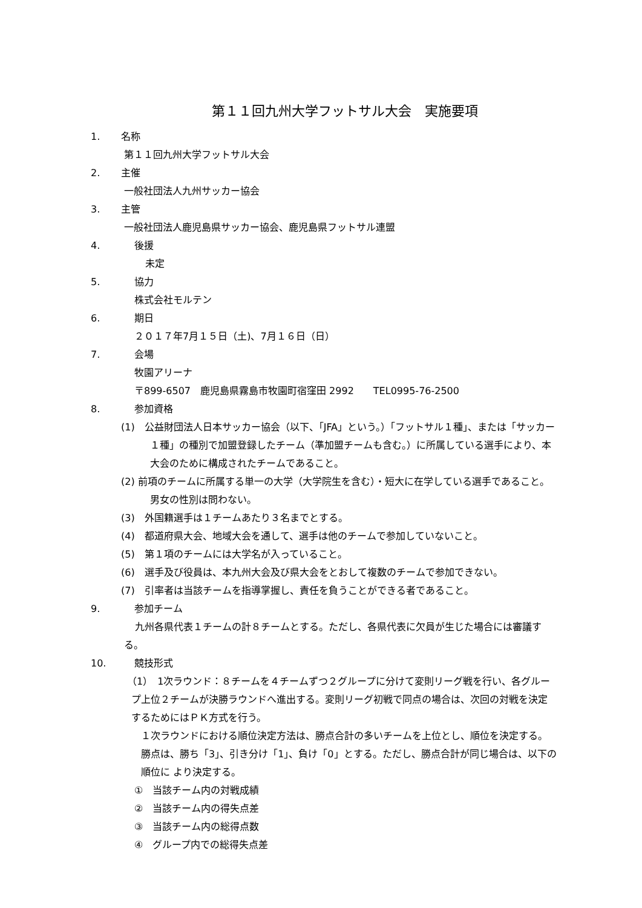第１１回九州大学フットサル大会　実施要項
1. 名称
第１１回九州大学フットサル大会
2. 主催
一般社団法人九州サッカー協会
3. 主管
一般社団法人鹿児島県サッカー協会、鹿児島県フットサル連盟
4. 後援
未定
5. 協力
株式会社モルテン
6. 期日
２０１７年7月１５日（土)、7月１６日（日）
7. 会場
牧園アリーナ
〒899-6507　鹿児島県霧島市牧園町宿窪田 2992　　TEL0995-76-2500
8. 参加資格
(1)　公益財団法人日本サッカー協会（以下、「JFA」という。）「フットサル１種」、または「サッカー１種」の種別で加盟登録したチーム（準加盟チームも含む。）に所属している選手により、本大会のために構成されたチームであること。
(2) 前項のチームに所属する単一の大学（大学院生を含む）・短大に在学している選手であること。男女の性別は問わない。
(3)　外国籍選手は１チームあたり３名までとする。
(4)　都道府県大会、地域大会を通して、選手は他のチームで参加していないこと。
(5)　第１項のチームには大学名が入っていること。
(6)　選手及び役員は、本九州大会及び県大会をとおして複数のチームで参加できない。
(7)　引率者は当該チームを指導掌握し、責任を負うことができる者であること。
9. 参加チーム
九州各県代表１チームの計８チームとする。ただし、各県代表に欠員が生じた場合には審議する。
10. 競技形式
（1）　1次ラウンド：８チームを４チームずつ２グループに分けて変則リーグ戦を行い、各グループ上位２チームが決勝ラウンドへ進出する。変則リーグ初戦で同点の場合は、次回の対戦を決定するためにはＰＫ方式を行う。
１次ラウンドにおける順位決定方法は、勝点合計の多いチームを上位とし、順位を決定する。勝点は、勝ち「3」、引き分け「1」、負け「0」とする。ただし、勝点合計が同じ場合は、以下の順位に より決定する。
①　当該チーム内の対戦成績
②　当該チーム内の得失点差
③　当該チーム内の総得点数
④　グループ内での総得失点差